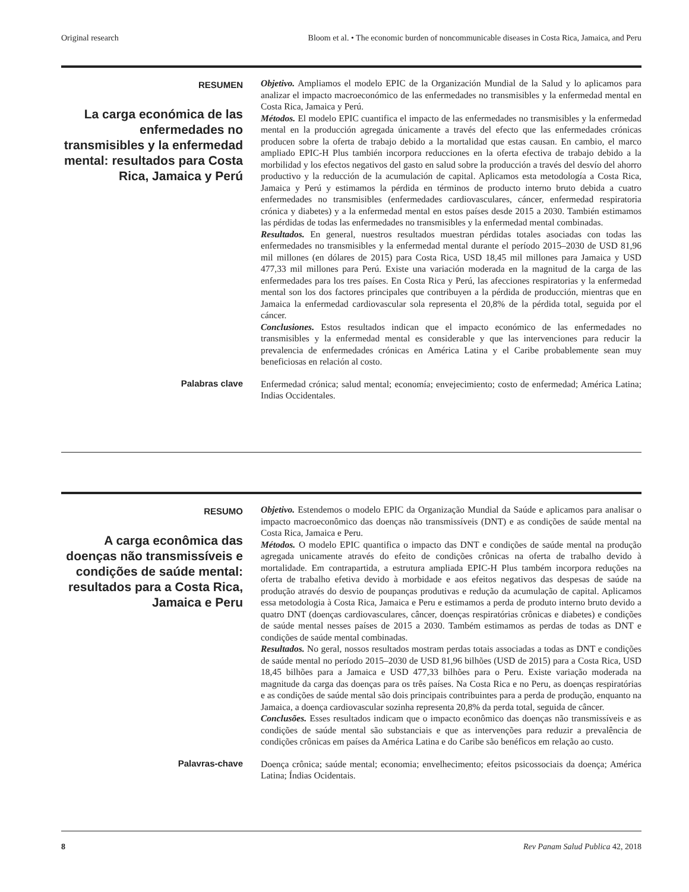Original research Bloom et al. • The economic burden of noncommunicable diseases in Costa Rica, Jamaica, and Peru
RESUMEN
La carga económica de las enfermedades no transmisibles y la enfermedad mental: resultados para Costa Rica, Jamaica y Perú
Objetivo. Ampliamos el modelo EPIC de la Organización Mundial de la Salud y lo aplicamos para analizar el impacto macroeconómico de las enfermedades no transmisibles y la enfermedad mental en Costa Rica, Jamaica y Perú.
Métodos. El modelo EPIC cuantifica el impacto de las enfermedades no transmisibles y la enfermedad mental en la producción agregada únicamente a través del efecto que las enfermedades crónicas producen sobre la oferta de trabajo debido a la mortalidad que estas causan. En cambio, el marco ampliado EPIC-H Plus también incorpora reducciones en la oferta efectiva de trabajo debido a la morbilidad y los efectos negativos del gasto en salud sobre la producción a través del desvío del ahorro productivo y la reducción de la acumulación de capital. Aplicamos esta metodología a Costa Rica, Jamaica y Perú y estimamos la pérdida en términos de producto interno bruto debida a cuatro enfermedades no transmisibles (enfermedades cardiovasculares, cáncer, enfermedad respiratoria crónica y diabetes) y a la enfermedad mental en estos países desde 2015 a 2030. También estimamos las pérdidas de todas las enfermedades no transmisibles y la enfermedad mental combinadas.
Resultados. En general, nuestros resultados muestran pérdidas totales asociadas con todas las enfermedades no transmisibles y la enfermedad mental durante el período 2015–2030 de USD 81,96 mil millones (en dólares de 2015) para Costa Rica, USD 18,45 mil millones para Jamaica y USD 477,33 mil millones para Perú. Existe una variación moderada en la magnitud de la carga de las enfermedades para los tres países. En Costa Rica y Perú, las afecciones respiratorias y la enfermedad mental son los dos factores principales que contribuyen a la pérdida de producción, mientras que en Jamaica la enfermedad cardiovascular sola representa el 20,8% de la pérdida total, seguida por el cáncer.
Conclusiones. Estos resultados indican que el impacto económico de las enfermedades no transmisibles y la enfermedad mental es considerable y que las intervenciones para reducir la prevalencia de enfermedades crónicas en América Latina y el Caribe probablemente sean muy beneficiosas en relación al costo.
Palabras clave
Enfermedad crónica; salud mental; economía; envejecimiento; costo de enfermedad; América Latina; Indias Occidentales.
RESUMO
A carga econômica das doenças não transmissíveis e condições de saúde mental: resultados para a Costa Rica, Jamaica e Peru
Objetivo. Estendemos o modelo EPIC da Organização Mundial da Saúde e aplicamos para analisar o impacto macroeconômico das doenças não transmissíveis (DNT) e as condições de saúde mental na Costa Rica, Jamaica e Peru.
Métodos. O modelo EPIC quantifica o impacto das DNT e condições de saúde mental na produção agregada unicamente através do efeito de condições crônicas na oferta de trabalho devido à mortalidade. Em contrapartida, a estrutura ampliada EPIC-H Plus também incorpora reduções na oferta de trabalho efetiva devido à morbidade e aos efeitos negativos das despesas de saúde na produção através do desvio de poupanças produtivas e redução da acumulação de capital. Aplicamos essa metodologia à Costa Rica, Jamaica e Peru e estimamos a perda de produto interno bruto devido a quatro DNT (doenças cardiovasculares, câncer, doenças respiratórias crônicas e diabetes) e condições de saúde mental nesses países de 2015 a 2030. Também estimamos as perdas de todas as DNT e condições de saúde mental combinadas.
Resultados. No geral, nossos resultados mostram perdas totais associadas a todas as DNT e condições de saúde mental no período 2015–2030 de USD 81,96 bilhões (USD de 2015) para a Costa Rica, USD 18,45 bilhões para a Jamaica e USD 477,33 bilhões para o Peru. Existe variação moderada na magnitude da carga das doenças para os três países. Na Costa Rica e no Peru, as doenças respiratórias e as condições de saúde mental são dois principais contribuintes para a perda de produção, enquanto na Jamaica, a doença cardiovascular sozinha representa 20,8% da perda total, seguida de câncer.
Conclusões. Esses resultados indicam que o impacto econômico das doenças não transmissíveis e as condições de saúde mental são substanciais e que as intervenções para reduzir a prevalência de condições crônicas em países da América Latina e do Caribe são benéficos em relação ao custo.
Palavras-chave
Doença crônica; saúde mental; economia; envelhecimento; efeitos psicossociais da doença; América Latina; Índias Ocidentais.
8 Rev Panam Salud Publica 42, 2018